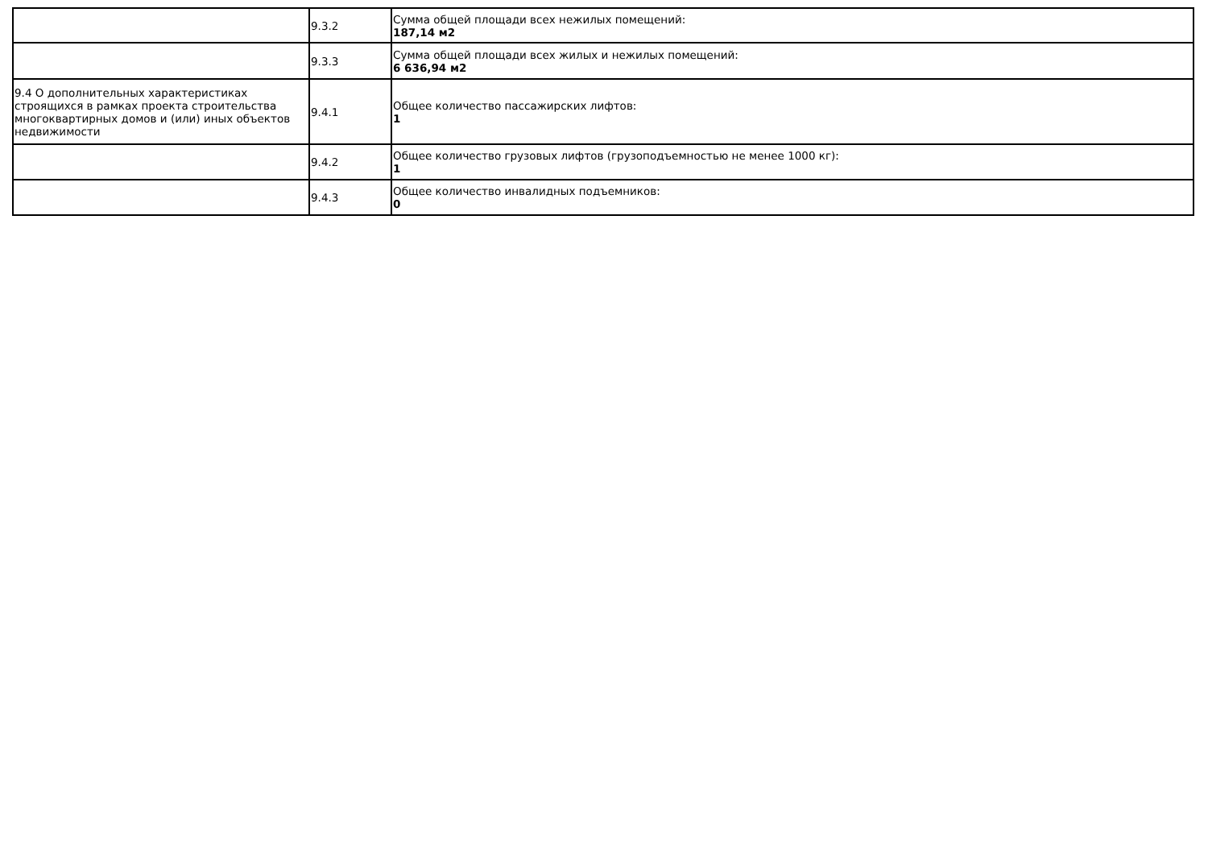| | 9.3.2 | Сумма общей площади всех нежилых помещений: 187,14 м2 |
| | 9.3.3 | Сумма общей площади всех жилых и нежилых помещений: 6 636,94 м2 |
| 9.4 О дополнительных характеристиках строящихся в рамках проекта строительства многоквартирных домов и (или) иных объектов недвижимости | 9.4.1 | Общее количество пассажирских лифтов: 1 |
| | 9.4.2 | Общее количество грузовых лифтов (грузоподъемностью не менее 1000 кг): 1 |
| | 9.4.3 | Общее количество инвалидных подъемников: 0 |